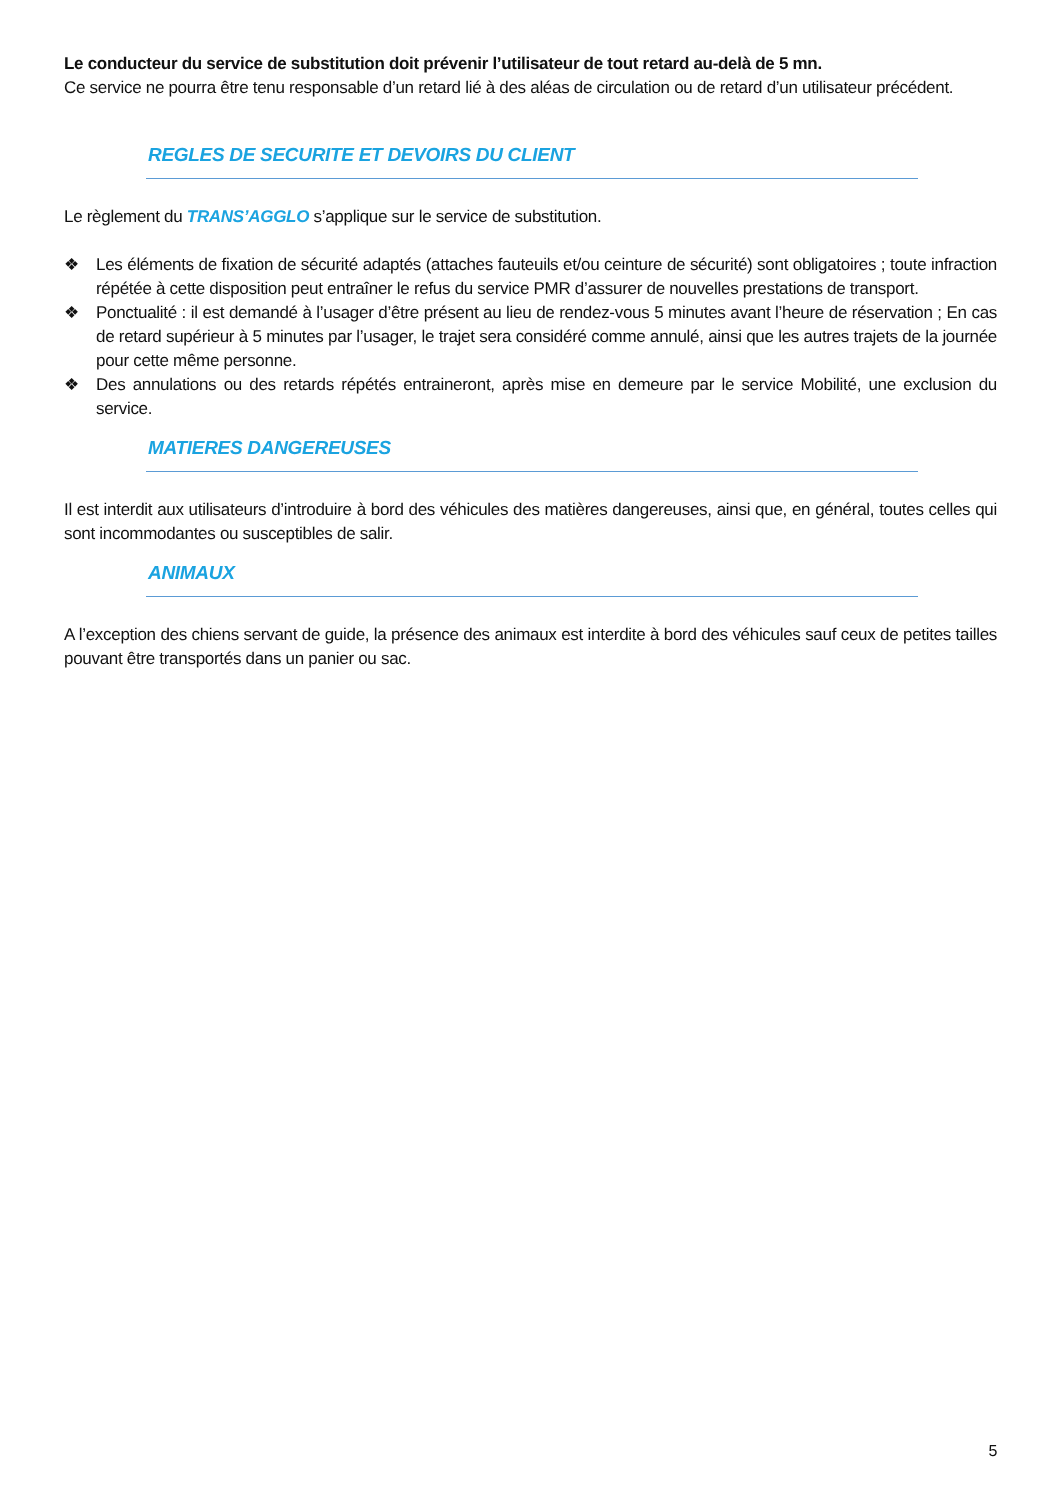Le conducteur du service de substitution doit prévenir l’utilisateur de tout retard au-delà de 5 mn.
Ce service ne pourra être tenu responsable d’un retard lié à des aléas de circulation ou de retard d’un utilisateur précédent.
REGLES DE SECURITE ET DEVOIRS DU CLIENT
Le règlement du TRANS’AGGLO s’applique sur le service de substitution.
❖ Les éléments de fixation de sécurité adaptés (attaches fauteuils et/ou ceinture de sécurité) sont obligatoires ; toute infraction répétée à cette disposition peut entraîner le refus du service PMR d’assurer de nouvelles prestations de transport.
❖ Ponctualité : il est demandé à l’usager d’être présent au lieu de rendez-vous 5 minutes avant l’heure de réservation ; En cas de retard supérieur à 5 minutes par l’usager, le trajet sera considéré comme annulé, ainsi que les autres trajets de la journée pour cette même personne.
❖ Des annulations ou des retards répétés entraineront, après mise en demeure par le service Mobilité, une exclusion du service.
MATIERES DANGEREUSES
Il est interdit aux utilisateurs d’introduire à bord des véhicules des matières dangereuses, ainsi que, en général, toutes celles qui sont incommodantes ou susceptibles de salir.
ANIMAUX
A l’exception des chiens servant de guide, la présence des animaux est interdite à bord des véhicules sauf ceux de petites tailles pouvant être transportés dans un panier ou sac.
5